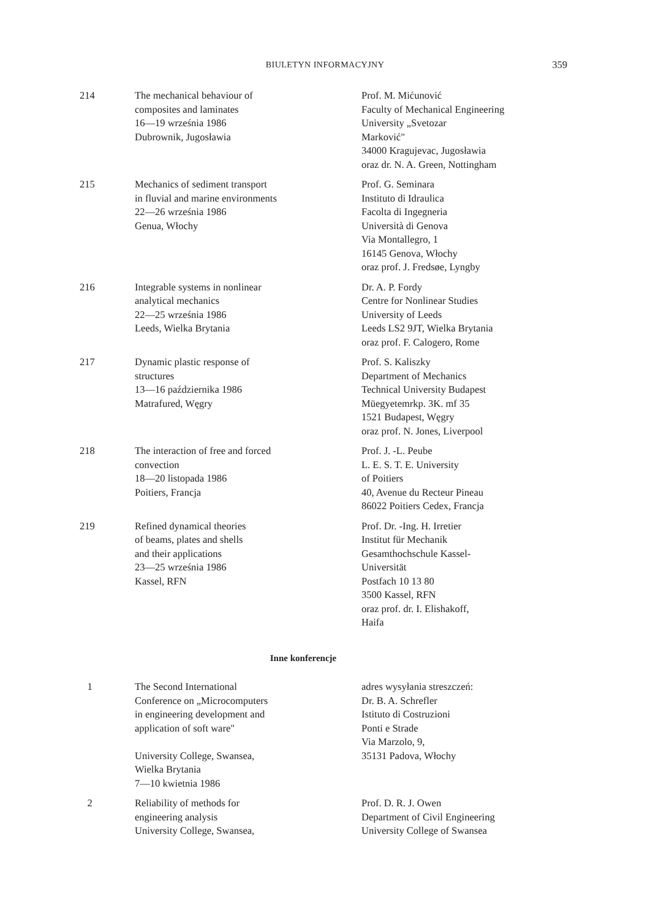BIULETYN INFORMACYJNY
359
| 214 | The mechanical behaviour of composites and laminates 16—19 września 1986 Dubrownik, Jugosławia | Prof. M. Mićunović Faculty of Mechanical Engineering University „Svetozar Marković" 34000 Kragujevac, Jugosławia oraz dr. N. A. Green, Nottingham |
| 215 | Mechanics of sediment transport in fluvial and marine environments 22—26 września 1986 Genua, Włochy | Prof. G. Seminara Instituto di Idraulica Facolta di Ingegneria Università di Genova Via Montallegro, 1 16145 Genova, Włochy oraz prof. J. Fredsøe, Lyngby |
| 216 | Integrable systems in nonlinear analytical mechanics 22—25 września 1986 Leeds, Wielka Brytania | Dr. A. P. Fordy Centre for Nonlinear Studies University of Leeds Leeds LS2 9JT, Wielka Brytania oraz prof. F. Calogero, Rome |
| 217 | Dynamic plastic response of structures 13—16 października 1986 Matrafured, Węgry | Prof. S. Kaliszky Department of Mechanics Technical University Budapest Müegyetemrkp. 3K. mf 35 1521 Budapest, Węgry oraz prof. N. Jones, Liverpool |
| 218 | The interaction of free and forced convection 18—20 listopada 1986 Poitiers, Francja | Prof. J. -L. Peube L. E. S. T. E. University of Poitiers 40, Avenue du Recteur Pineau 86022 Poitiers Cedex, Francja |
| 219 | Refined dynamical theories of beams, plates and shells and their applications 23—25 września 1986 Kassel, RFN | Prof. Dr. -Ing. H. Irretier Institut für Mechanik Gesamthochschule Kassel- Universität Postfach 10 13 80 3500 Kassel, RFN oraz prof. dr. I. Elishakoff, Haifa |
| Inne konferencje | | |
| 1 | The Second International Conference on „Microcomputers in engineering development and application of soft ware" University College, Swansea, Wielka Brytania 7—10 kwietnia 1986 | adres wysyłania streszczeń: Dr. B. A. Schrefler Istituto di Costruzioni Ponti e Strade Via Marzolo, 9, 35131 Padova, Włochy |
| 2 | Reliability of methods for engineering analysis University College, Swansea, | Prof. D. R. J. Owen Department of Civil Engineering University College of Swansea |